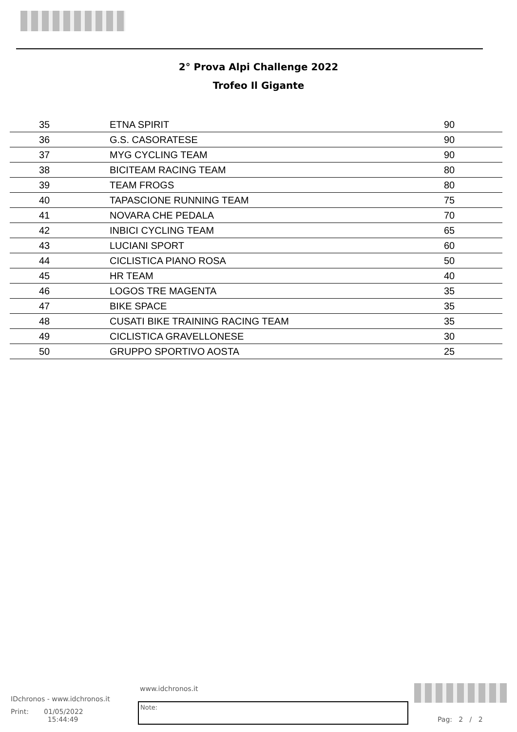2° Prova Alpi Challenge 2022
Trofeo Il Gigante
| 35 | ETNA SPIRIT | 90 |
| 36 | G.S. CASORATESE | 90 |
| 37 | MYG CYCLING TEAM | 90 |
| 38 | BICITEAM RACING TEAM | 80 |
| 39 | TEAM FROGS | 80 |
| 40 | TAPASCIONE RUNNING TEAM | 75 |
| 41 | NOVARA CHE PEDALA | 70 |
| 42 | INBICI CYCLING TEAM | 65 |
| 43 | LUCIANI SPORT | 60 |
| 44 | CICLISTICA PIANO ROSA | 50 |
| 45 | HR TEAM | 40 |
| 46 | LOGOS TRE MAGENTA | 35 |
| 47 | BIKE SPACE | 35 |
| 48 | CUSATI BIKE TRAINING RACING TEAM | 35 |
| 49 | CICLISTICA GRAVELLONESE | 30 |
| 50 | GRUPPO SPORTIVO AOSTA | 25 |
www.idchronos.it
IDchronos - www.idchronos.it
Print: 01/05/2022
15:44:49
Note:
Pag: 2 / 2